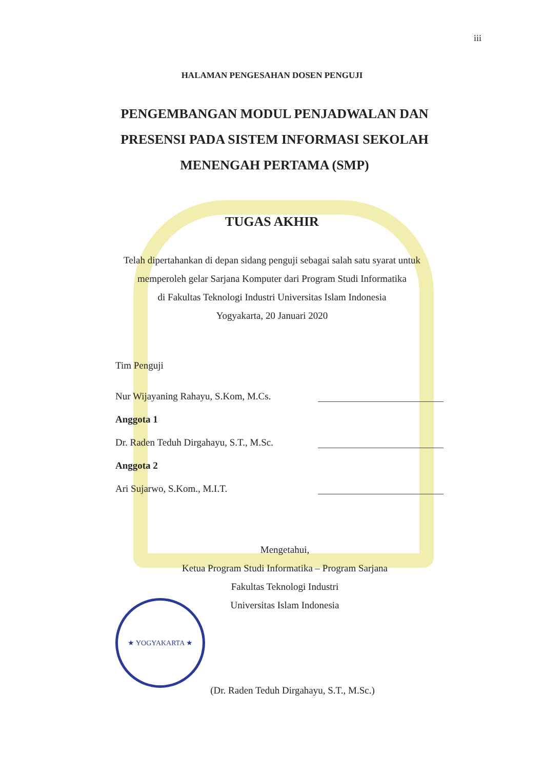iii
HALAMAN PENGESAHAN DOSEN PENGUJI
PENGEMBANGAN MODUL PENJADWALAN DAN PRESENSI PADA SISTEM INFORMASI SEKOLAH MENENGAH PERTAMA (SMP)
TUGAS AKHIR
Telah dipertahankan di depan sidang penguji sebagai salah satu syarat untuk
memperoleh gelar Sarjana Komputer dari Program Studi Informatika
di Fakultas Teknologi Industri Universitas Islam Indonesia
Yogyakarta, 20 Januari 2020
Tim Penguji
Nur Wijayaning Rahayu, S.Kom, M.Cs.
Anggota 1
Dr. Raden Teduh Dirgahayu, S.T., M.Sc.
Anggota 2
Ari Sujarwo, S.Kom., M.I.T.
Mengetahui,
Ketua Program Studi Informatika – Program Sarjana
Fakultas Teknologi Industri
Universitas Islam Indonesia
(Dr. Raden Teduh Dirgahayu, S.T., M.Sc.)
★ YOGYAKARTA ★